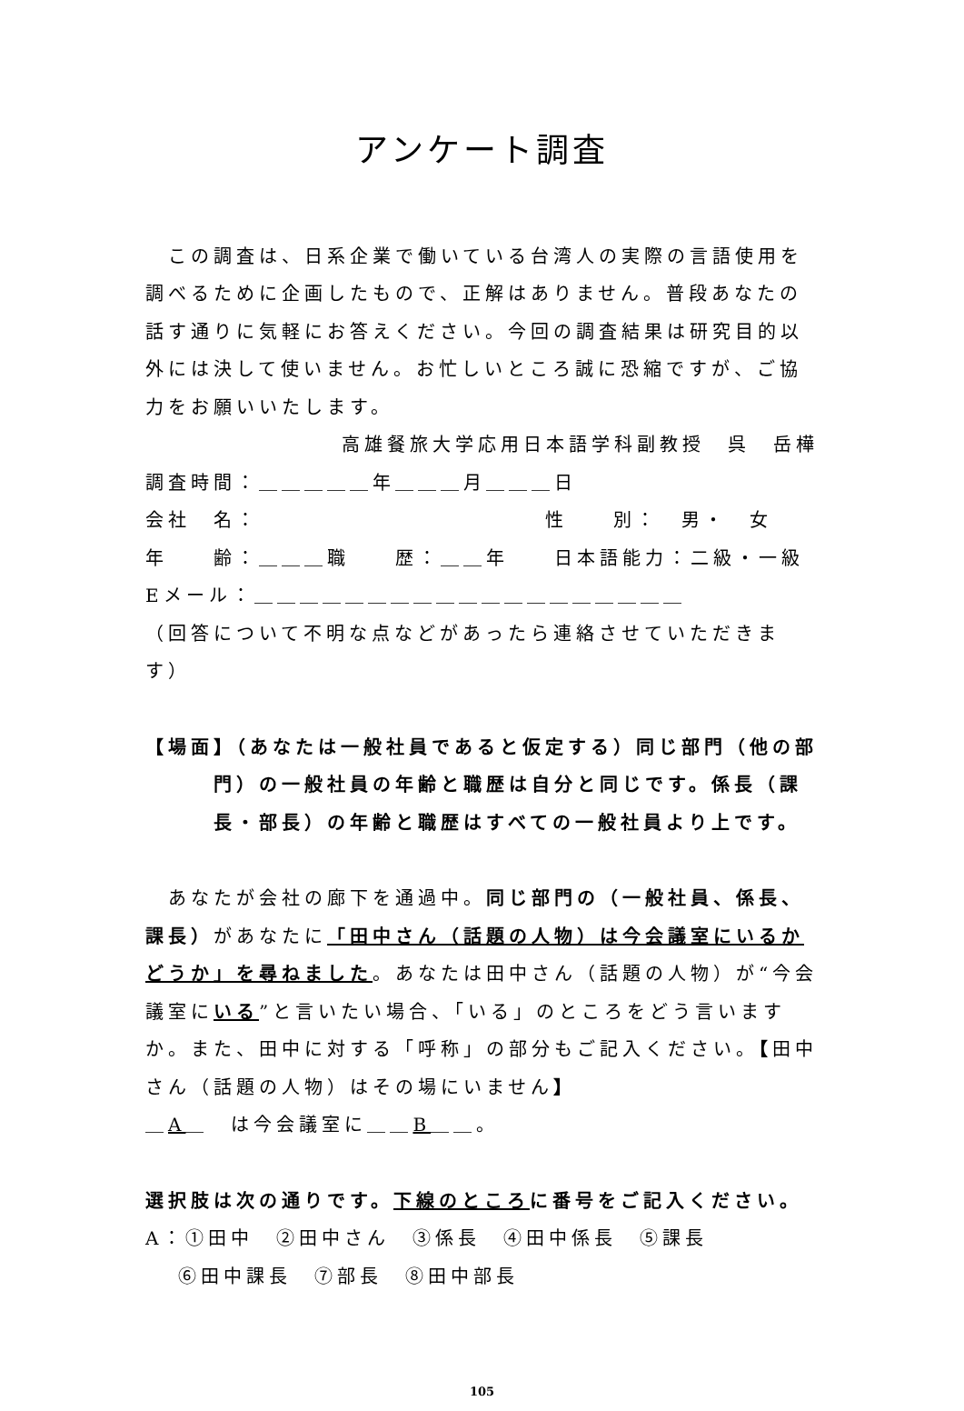アンケート調査
この調査は、日系企業で働いている台湾人の実際の言語使用を調べるために企画したもので、正解はありません。普段あなたの話す通りに気軽にお答えください。今回の調査結果は研究目的以外には決して使いません。お忙しいところ誠に恐縮ですが、ご協力をお願いいたします。
高雄餐旅大学応用日本語学科副教授　呉　岳樺
調査時間：＿＿＿＿＿年＿＿＿月＿＿＿日
会社　名： 性　　別：　男・　女
年　　齢：＿＿＿職　　歴：＿＿年　　日本語能力：二級・一級
Eメール：＿＿＿＿＿＿＿＿＿＿＿＿＿＿＿＿＿＿＿
（回答について不明な点などがあったら連絡させていただきます）
【場面】（あなたは一般社員であると仮定する）同じ部門（他の部門）の一般社員の年齢と職歴は自分と同じです。係長（課長・部長）の年齢と職歴はすべての一般社員より上です。
あなたが会社の廊下を通過中。同じ部門の（一般社員、係長、課長）があなたに「田中さん（話題の人物）は今会議室にいるかどうか」を尋ねました。あなたは田中さん（話題の人物）が“今会議室にいる”と言いたい場合、「いる」のところをどう言いますか。また、田中に対する「呼称」の部分もご記入ください。【田中さん（話題の人物）はその場にいません】
＿A＿　は今会議室に＿＿B＿＿。
選択肢は次の通りです。下線のところに番号をご記入ください。
A：①田中　②田中さん　③係長　④田中係長　⑤課長
⑥田中課長　⑦部長　⑧田中部長
105